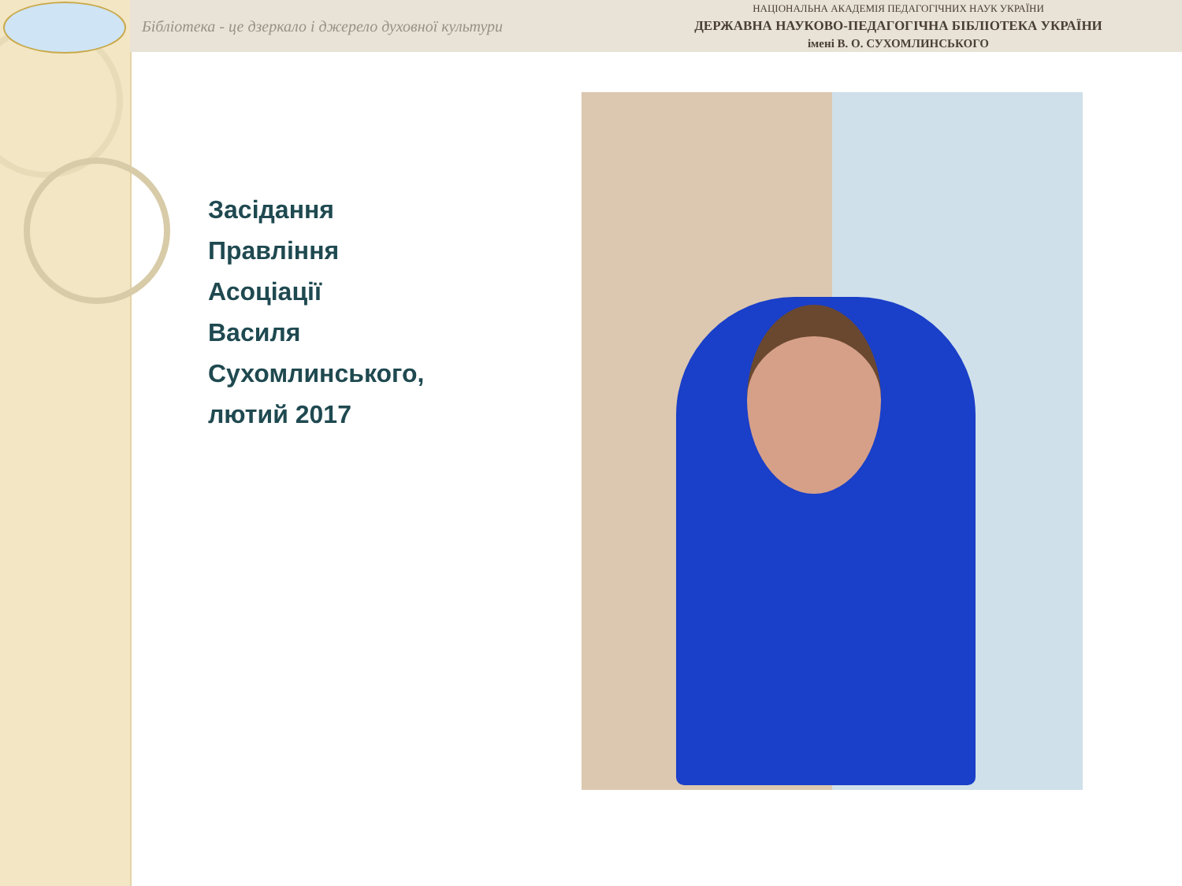Бібліотека - це дзеркало і джерело духовної культури
НАЦІОНАЛЬНА АКАДЕМІЯ ПЕДАГОГІЧНИХ НАУК УКРАЇНИ
ДЕРЖАВНА НАУКОВО-ПЕДАГОГІЧНА БІБЛІОТЕКА УКРАЇНИ
імені В. О. СУХОМЛИНСЬКОГО
Засідання
Правління
Асоціації
Василя
Сухомлинського,
лютий 2017